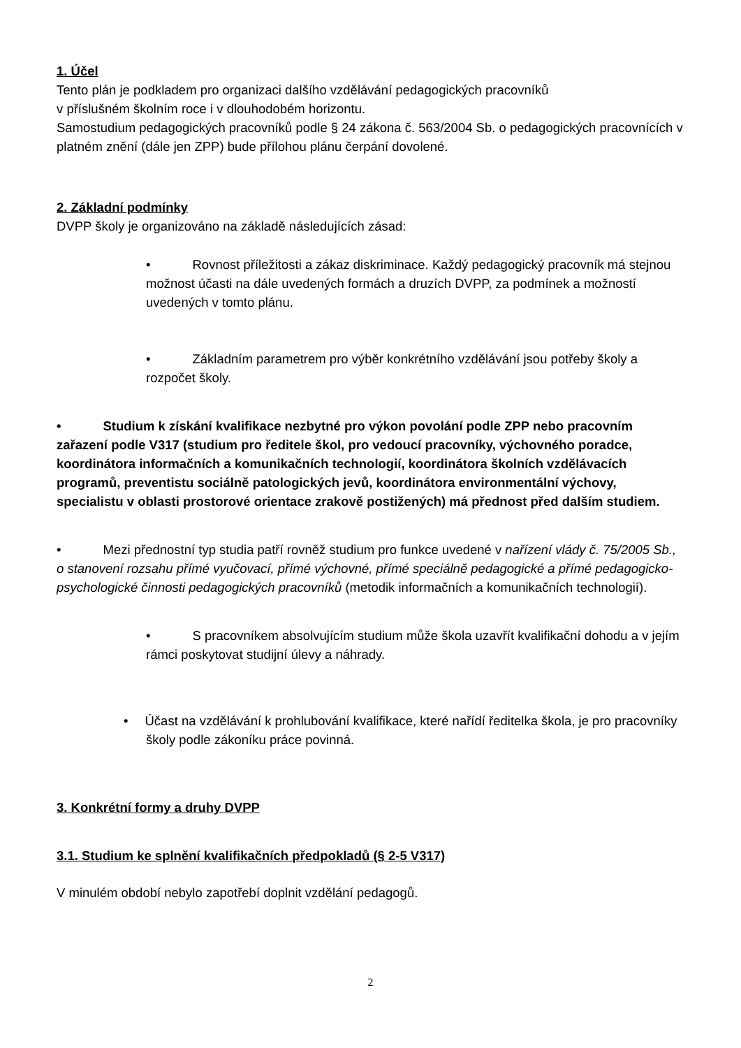1. Účel
Tento plán je podkladem pro organizaci dalšího vzdělávání pedagogických pracovníků
v příslušném školním roce i v dlouhodobém horizontu.
Samostudium pedagogických pracovníků podle § 24 zákona č. 563/2004 Sb. o pedagogických pracovnících v platném znění (dále jen ZPP) bude přílohou plánu čerpání dovolené.
2. Základní podmínky
DVPP školy je organizováno na základě následujících zásad:
• Rovnost příležitosti a zákaz diskriminace. Každý pedagogický pracovník má stejnou možnost účasti na dále uvedených formách a druzích DVPP, za podmínek a možností uvedených v tomto plánu.
• Základním parametrem pro výběr konkrétního vzdělávání jsou potřeby školy a rozpočet školy.
• Studium k získání kvalifikace nezbytné pro výkon povolání podle ZPP nebo pracovním zařazení podle V317 (studium pro ředitele škol, pro vedoucí pracovníky, výchovného poradce, koordinátora informačních a komunikačních technologií, koordinátora školních vzdělávacích programů, preventistu sociálně patologických jevů, koordinátora environmentální výchovy, specialistu v oblasti prostorové orientace zrakově postižených) má přednost před dalším studiem.
• Mezi přednostní typ studia patří rovněž studium pro funkce uvedené v nařízení vlády č. 75/2005 Sb., o stanovení rozsahu přímé vyučovací, přímé výchovné, přímé speciálně pedagogické a přímé pedagogicko-psychologické činnosti pedagogických pracovníků (metodik informačních a komunikačních technologií).
• S pracovníkem absolvujícím studium může škola uzavřít kvalifikační dohodu a v jejím rámci poskytovat studijní úlevy a náhrady.
• Účast na vzdělávání k prohlubování kvalifikace, které nařídí ředitelka škola, je pro pracovníky školy podle zákoníku práce povinná.
3. Konkrétní formy a druhy DVPP
3.1. Studium ke splnění kvalifikačních předpokladů (§ 2-5 V317)
V minulém období nebylo zapotřebí doplnit vzdělání pedagogů.
2